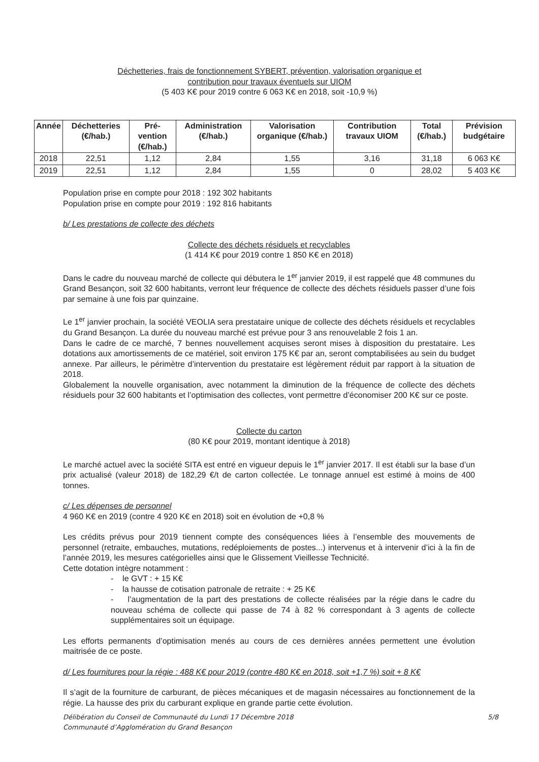Déchetteries, frais de fonctionnement SYBERT, prévention, valorisation organique et
contribution pour travaux éventuels sur UIOM
(5 403 K€ pour 2019 contre 6 063 K€ en 2018, soit -10,9 %)
| Année | Déchetteries (€/hab.) | Pré- vention (€/hab.) | Administration (€/hab.) | Valorisation organique (€/hab.) | Contribution travaux UIOM | Total (€/hab.) | Prévision budgétaire |
| --- | --- | --- | --- | --- | --- | --- | --- |
| 2018 | 22,51 | 1,12 | 2,84 | 1,55 | 3,16 | 31,18 | 6 063 K€ |
| 2019 | 22,51 | 1,12 | 2,84 | 1,55 | 0 | 28,02 | 5 403 K€ |
Population prise en compte pour 2018 : 192 302 habitants
Population prise en compte pour 2019 : 192 816 habitants
b/ Les prestations de collecte des déchets
Collecte des déchets résiduels et recyclables
(1 414 K€ pour 2019 contre 1 850 K€ en 2018)
Dans le cadre du nouveau marché de collecte qui débutera le 1<sup>er</sup> janvier 2019, il est rappelé que 48 communes du Grand Besançon, soit 32 600 habitants, verront leur fréquence de collecte des déchets résiduels passer d’une fois par semaine à une fois par quinzaine.
Le 1<sup>er</sup> janvier prochain, la société VEOLIA sera prestataire unique de collecte des déchets résiduels et recyclables du Grand Besançon. La durée du nouveau marché est prévue pour 3 ans renouvelable 2 fois 1 an.
Dans le cadre de ce marché, 7 bennes nouvellement acquises seront mises à disposition du prestataire. Les dotations aux amortissements de ce matériel, soit environ 175 K€ par an, seront comptabilisées au sein du budget annexe. Par ailleurs, le périmètre d’intervention du prestataire est légèrement réduit par rapport à la situation de 2018.
Globalement la nouvelle organisation, avec notamment la diminution de la fréquence de collecte des déchets résiduels pour 32 600 habitants et l’optimisation des collectes, vont permettre d’économiser 200 K€ sur ce poste.
Collecte du carton
(80 K€ pour 2019, montant identique à 2018)
Le marché actuel avec la société SITA est entré en vigueur depuis le 1<sup>er</sup> janvier 2017. Il est établi sur la base d’un prix actualisé (valeur 2018) de 182,29 €/t de carton collectée. Le tonnage annuel est estimé à moins de 400 tonnes.
c/ Les dépenses de personnel
4 960 K€ en 2019 (contre 4 920 K€ en 2018) soit en évolution de +0,8 %
Les crédits prévus pour 2019 tiennent compte des conséquences liées à l’ensemble des mouvements de personnel (retraite, embauches, mutations, redéploiements de postes...) intervenus et à intervenir d’ici à la fin de l’année 2019, les mesures catégorielles ainsi que le Glissement Vieillesse Technicité.
Cette dotation intègre notamment :
- le GVT : + 15 K€
- la hausse de cotisation patronale de retraite : + 25 K€
- l’augmentation de la part des prestations de collecte réalisées par la régie dans le cadre du nouveau schéma de collecte qui passe de 74 à 82 % correspondant à 3 agents de collecte supplémentaires soit un équipage.
Les efforts permanents d’optimisation menés au cours de ces dernières années permettent une évolution maitrisée de ce poste.
d/ Les fournitures pour la régie : 488 K€ pour 2019 (contre 480 K€ en 2018, soit +1,7 %) soit + 8 K€
Il s’agit de la fourniture de carburant, de pièces mécaniques et de magasin nécessaires au fonctionnement de la régie. La hausse des prix du carburant explique en grande partie cette évolution.
Délibération du Conseil de Communauté du Lundi 17 Décembre 2018
Communauté d’Agglomération du Grand Besançon 5/8